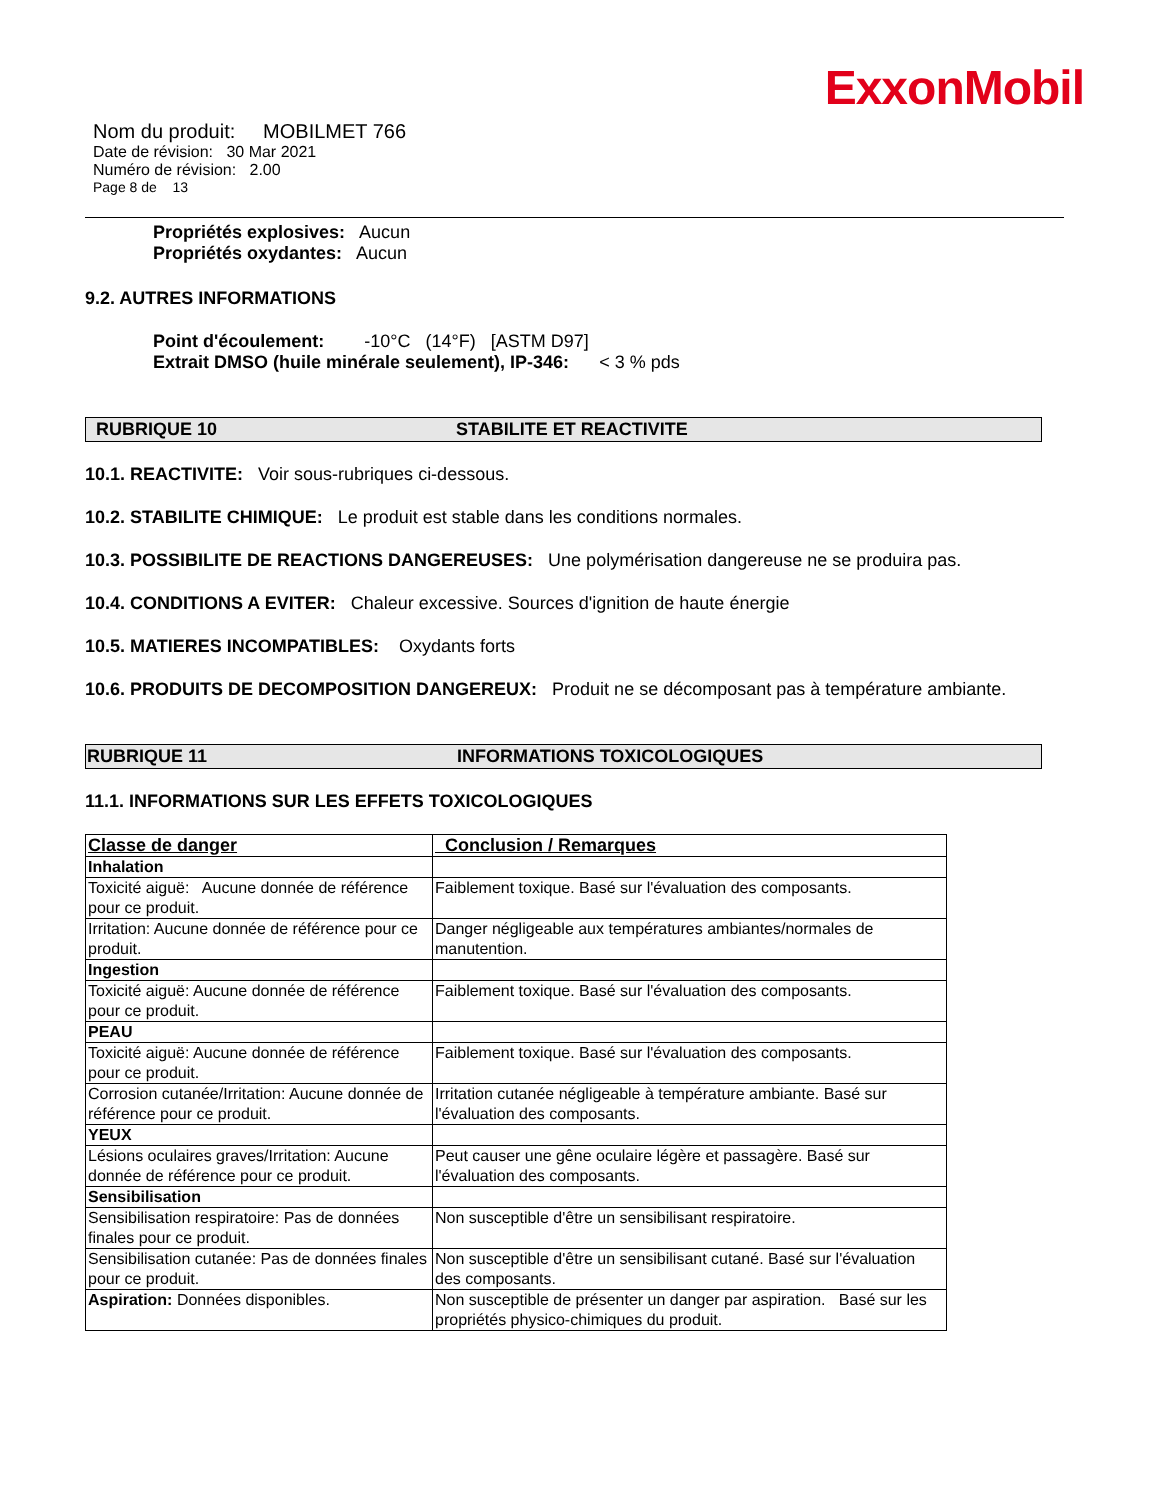ExxonMobil
Nom du produit: MOBILMET 766
Date de révision: 30 Mar 2021
Numéro de révision: 2.00
Page 8 de 13
Propriétés explosives: Aucun
Propriétés oxydantes: Aucun
9.2. AUTRES INFORMATIONS
Point d'écoulement: -10°C (14°F) [ASTM D97]
Extrait DMSO (huile minérale seulement), IP-346: < 3 % pds
RUBRIQUE 10 STABILITE ET REACTIVITE
10.1. REACTIVITE: Voir sous-rubriques ci-dessous.
10.2. STABILITE CHIMIQUE: Le produit est stable dans les conditions normales.
10.3. POSSIBILITE DE REACTIONS DANGEREUSES: Une polymérisation dangereuse ne se produira pas.
10.4. CONDITIONS A EVITER: Chaleur excessive. Sources d'ignition de haute énergie
10.5. MATIERES INCOMPATIBLES: Oxydants forts
10.6. PRODUITS DE DECOMPOSITION DANGEREUX: Produit ne se décomposant pas à température ambiante.
RUBRIQUE 11 INFORMATIONS TOXICOLOGIQUES
11.1. INFORMATIONS SUR LES EFFETS TOXICOLOGIQUES
| Classe de danger | Conclusion / Remarques |
| --- | --- |
| Inhalation | |
| Toxicité aiguë: Aucune donnée de référence pour ce produit. | Faiblement toxique. Basé sur l'évaluation des composants. |
| Irritation: Aucune donnée de référence pour ce produit. | Danger négligeable aux températures ambiantes/normales de manutention. |
| Ingestion | |
| Toxicité aiguë: Aucune donnée de référence pour ce produit. | Faiblement toxique. Basé sur l'évaluation des composants. |
| PEAU | |
| Toxicité aiguë: Aucune donnée de référence pour ce produit. | Faiblement toxique. Basé sur l'évaluation des composants. |
| Corrosion cutanée/Irritation: Aucune donnée de référence pour ce produit. | Irritation cutanée négligeable à température ambiante. Basé sur l'évaluation des composants. |
| YEUX | |
| Lésions oculaires graves/Irritation: Aucune donnée de référence pour ce produit. | Peut causer une gêne oculaire légère et passagère. Basé sur l'évaluation des composants. |
| Sensibilisation | |
| Sensibilisation respiratoire: Pas de données finales pour ce produit. | Non susceptible d'être un sensibilisant respiratoire. |
| Sensibilisation cutanée: Pas de données finales pour ce produit. | Non susceptible d'être un sensibilisant cutané. Basé sur l'évaluation des composants. |
| Aspiration: Données disponibles. | Non susceptible de présenter un danger par aspiration. Basé sur les propriétés physico-chimiques du produit. |